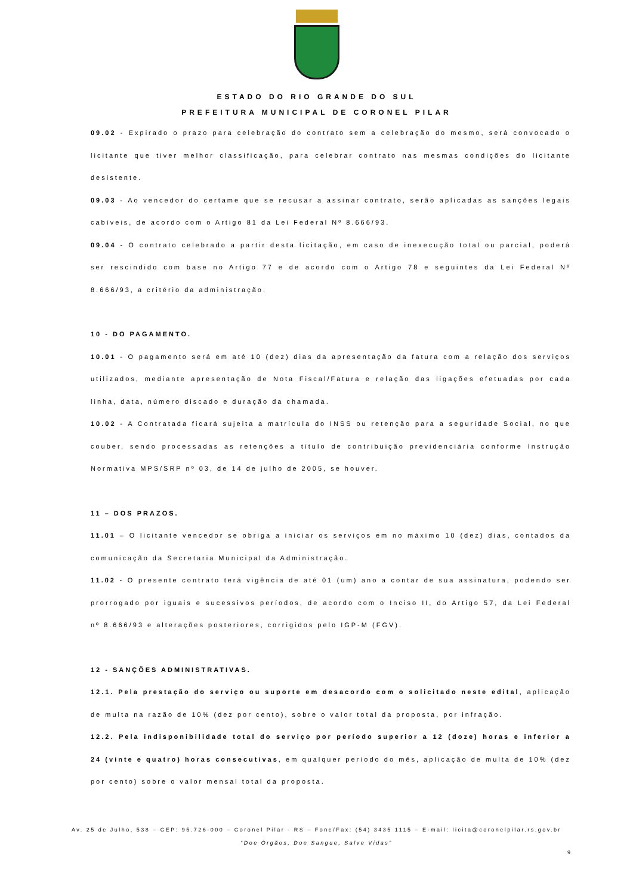ESTADO DO RIO GRANDE DO SUL
PREFEITURA MUNICIPAL DE CORONEL PILAR
09.02 - Expirado o prazo para celebração do contrato sem a celebração do mesmo, será convocado o licitante que tiver melhor classificação, para celebrar contrato nas mesmas condições do licitante desistente.
09.03 - Ao vencedor do certame que se recusar a assinar contrato, serão aplicadas as sanções legais cabíveis, de acordo com o Artigo 81 da Lei Federal Nº 8.666/93.
09.04 - O contrato celebrado a partir desta licitação, em caso de inexecução total ou parcial, poderá ser rescindido com base no Artigo 77 e de acordo com o Artigo 78 e seguintes da Lei Federal Nº 8.666/93, a critério da administração.
10 - DO PAGAMENTO.
10.01 - O pagamento será em até 10 (dez) dias da apresentação da fatura com a relação dos serviços utilizados, mediante apresentação de Nota Fiscal/Fatura e relação das ligações efetuadas por cada linha, data, número discado e duração da chamada.
10.02 - A Contratada ficará sujeita a matrícula do INSS ou retenção para a seguridade Social, no que couber, sendo processadas as retenções a título de contribuição previdenciária conforme Instrução Normativa MPS/SRP nº 03, de 14 de julho de 2005, se houver.
11 – DOS PRAZOS.
11.01 – O licitante vencedor se obriga a iniciar os serviços em no máximo 10 (dez) dias, contados da comunicação da Secretaria Municipal da Administração.
11.02 - O presente contrato terá vigência de até 01 (um) ano a contar de sua assinatura, podendo ser prorrogado por iguais e sucessivos períodos, de acordo com o Inciso II, do Artigo 57, da Lei Federal nº 8.666/93 e alterações posteriores, corrigidos pelo IGP-M (FGV).
12 - SANÇÕES ADMINISTRATIVAS.
12.1. Pela prestação do serviço ou suporte em desacordo com o solicitado neste edital, aplicação de multa na razão de 10% (dez por cento), sobre o valor total da proposta, por infração.
12.2. Pela indisponibilidade total do serviço por período superior a 12 (doze) horas e inferior a 24 (vinte e quatro) horas consecutivas, em qualquer período do mês, aplicação de multa de 10% (dez por cento) sobre o valor mensal total da proposta.
Av. 25 de Julho, 538 – CEP: 95.726-000 – Coronel Pilar - RS – Fone/Fax: (54) 3435 1115 – E-mail: licita@coronelpilar.rs.gov.br
“Doe Órgãos, Doe Sangue, Salve Vidas”
9